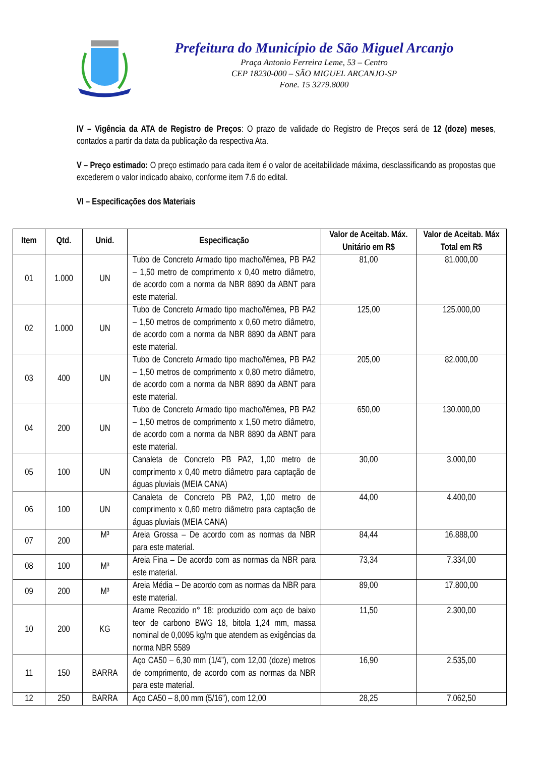Prefeitura do Município de São Miguel Arcanjo
Praça Antonio Ferreira Leme, 53 – Centro
CEP 18230-000 – SÃO MIGUEL ARCANJO-SP
Fone. 15 3279.8000
IV – Vigência da ATA de Registro de Preços: O prazo de validade do Registro de Preços será de 12 (doze) meses, contados a partir da data da publicação da respectiva Ata.
V – Preço estimado: O preço estimado para cada item é o valor de aceitabilidade máxima, desclassificando as propostas que excederem o valor indicado abaixo, conforme item 7.6 do edital.
VI – Especificações dos Materiais
| Item | Qtd. | Unid. | Especificação | Valor de Aceitab. Máx. Unitário em R$ | Valor de Aceitab. Máx Total em R$ |
| --- | --- | --- | --- | --- | --- |
| 01 | 1.000 | UN | Tubo de Concreto Armado tipo macho/fêmea, PB PA2 – 1,50 metro de comprimento x 0,40 metro diâmetro, de acordo com a norma da NBR 8890 da ABNT para este material. | 81,00 | 81.000,00 |
| 02 | 1.000 | UN | Tubo de Concreto Armado tipo macho/fêmea, PB PA2 – 1,50 metros de comprimento x 0,60 metro diâmetro, de acordo com a norma da NBR 8890 da ABNT para este material. | 125,00 | 125.000,00 |
| 03 | 400 | UN | Tubo de Concreto Armado tipo macho/fêmea, PB PA2 – 1,50 metros de comprimento x 0,80 metro diâmetro, de acordo com a norma da NBR 8890 da ABNT para este material. | 205,00 | 82.000,00 |
| 04 | 200 | UN | Tubo de Concreto Armado tipo macho/fêmea, PB PA2 – 1,50 metros de comprimento x 1,50 metro diâmetro, de acordo com a norma da NBR 8890 da ABNT para este material. | 650,00 | 130.000,00 |
| 05 | 100 | UN | Canaleta de Concreto PB PA2, 1,00 metro de comprimento x 0,40 metro diâmetro para captação de águas pluviais (MEIA CANA) | 30,00 | 3.000,00 |
| 06 | 100 | UN | Canaleta de Concreto PB PA2, 1,00 metro de comprimento x 0,60 metro diâmetro para captação de águas pluviais (MEIA CANA) | 44,00 | 4.400,00 |
| 07 | 200 | M³ | Areia Grossa – De acordo com as normas da NBR para este material. | 84,44 | 16.888,00 |
| 08 | 100 | M³ | Areia Fina – De acordo com as normas da NBR para este material. | 73,34 | 7.334,00 |
| 09 | 200 | M³ | Areia Média – De acordo com as normas da NBR para este material. | 89,00 | 17.800,00 |
| 10 | 200 | KG | Arame Recozido n° 18: produzido com aço de baixo teor de carbono BWG 18, bitola 1,24 mm, massa nominal de 0,0095 kg/m que atendem as exigências da norma NBR 5589 | 11,50 | 2.300,00 |
| 11 | 150 | BARRA | Aço CA50 – 6,30 mm (1/4”), com 12,00 (doze) metros de comprimento, de acordo com as normas da NBR para este material. | 16,90 | 2.535,00 |
| 12 | 250 | BARRA | Aço CA50 – 8,00 mm (5/16”), com 12,00 | 28,25 | 7.062,50 |